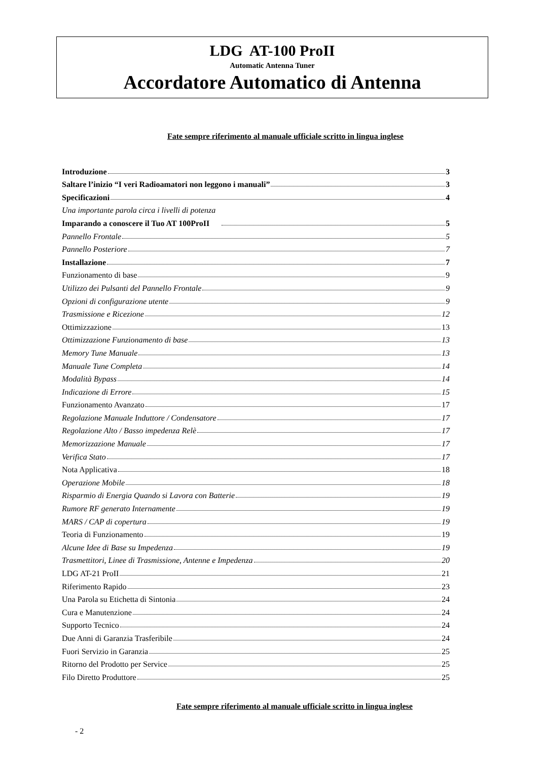LDG AT-100 ProII
Automatic Antenna Tuner
Accordatore Automatico di Antenna
Fate sempre riferimento al manuale ufficiale scritto in lingua inglese
Introduzione 3
Saltare l’inizio “I veri Radioamatori non leggono i manuali” 3
Specificazioni 4
Una importante parola circa i livelli di potenza
Imparando a conoscere il Tuo AT 100ProII 5
Pannello Frontale 5
Pannello Posteriore 7
Installazione 7
Funzionamento di base 9
Utilizzo dei Pulsanti del Pannello Frontale 9
Opzioni di configurazione utente 9
Trasmissione e Ricezione 12
Ottimizzazione 13
Ottimizzazione Funzionamento di base 13
Memory Tune Manuale 13
Manuale Tune Completa 14
Modalità Bypass 14
Indicazione di Errore 15
Funzionamento Avanzato 17
Regolazione Manuale Induttore / Condensatore 17
Regolazione Alto / Basso impedenza Relè 17
Memorizzazione Manuale 17
Verifica Stato 17
Nota Applicativa 18
Operazione Mobile 18
Risparmio di Energia Quando si Lavora con Batterie 19
Rumore RF generato Internamente 19
MARS / CAP di copertura 19
Teoria di Funzionamento 19
Alcune Idee di Base su Impedenza 19
Trasmettitori, Linee di Trasmissione, Antenne e Impedenza 20
LDG AT-21 ProII 21
Riferimento Rapido 23
Una Parola su Etichetta di Sintonia 24
Cura e Manutenzione 24
Supporto Tecnico 24
Due Anni di Garanzia Trasferibile 24
Fuori Servizio in Garanzia 25
Ritorno del Prodotto per Service 25
Filo Diretto Produttore 25
Fate sempre riferimento al manuale ufficiale scritto in lingua inglese
- 2